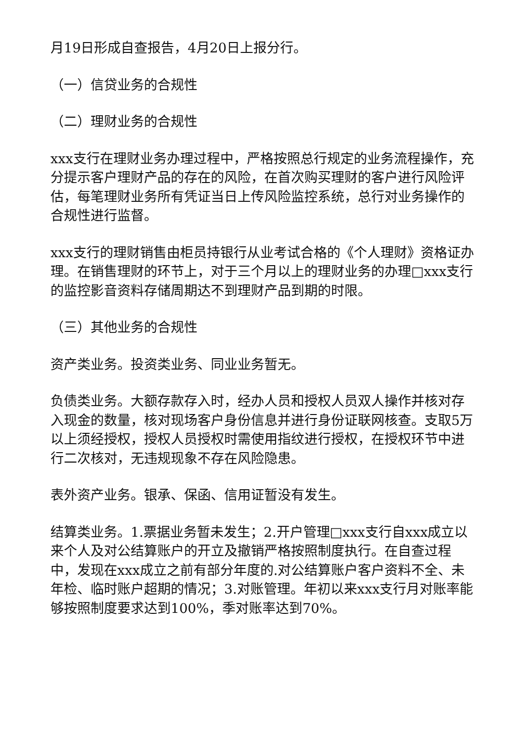月19日形成自查报告，4月20日上报分行。
（一）信贷业务的合规性
（二）理财业务的合规性
xxx支行在理财业务办理过程中，严格按照总行规定的业务流程操作，充分提示客户理财产品的存在的风险，在首次购买理财的客户进行风险评估，每笔理财业务所有凭证当日上传风险监控系统，总行对业务操作的合规性进行监督。
xxx支行的理财销售由柜员持银行从业考试合格的《个人理财》资格证办理。在销售理财的环节上，对于三个月以上的理财业务的办理□xxx支行的监控影音资料存储周期达不到理财产品到期的时限。
（三）其他业务的合规性
资产类业务。投资类业务、同业业务暂无。
负债类业务。大额存款存入时，经办人员和授权人员双人操作并核对存入现金的数量，核对现场客户身份信息并进行身份证联网核查。支取5万以上须经授权，授权人员授权时需使用指纹进行授权，在授权环节中进行二次核对，无违规现象不存在风险隐患。
表外资产业务。银承、保函、信用证暂没有发生。
结算类业务。1.票据业务暂未发生；2.开户管理□xxx支行自xxx成立以来个人及对公结算账户的开立及撤销严格按照制度执行。在自查过程中，发现在xxx成立之前有部分年度的.对公结算账户客户资料不全、未年检、临时账户超期的情况；3.对账管理。年初以来xxx支行月对账率能够按照制度要求达到100%，季对账率达到70%。